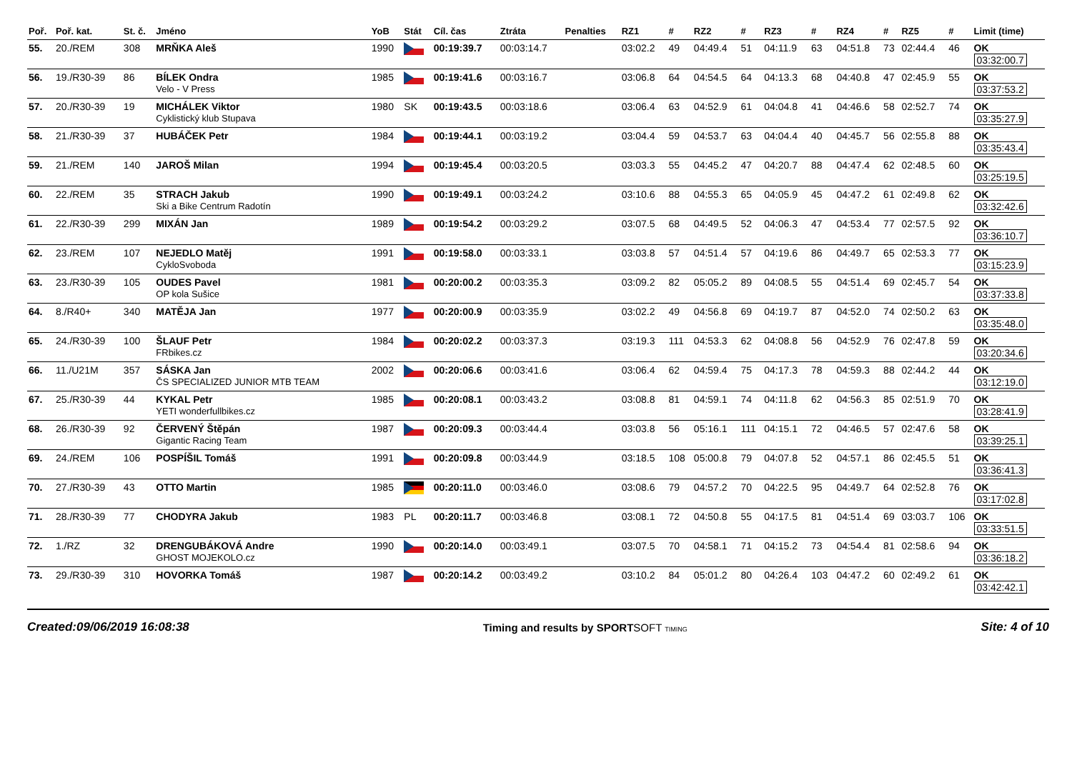| Poř. | Poř. kat. | St. č. | Jméno | YoB | Stát | Cíl. čas | Ztráta | Penalties | RZ1 | # | RZ2 | # | RZ3 | # | RZ4 | # | RZ5 | # | Limit (time) |
| --- | --- | --- | --- | --- | --- | --- | --- | --- | --- | --- | --- | --- | --- | --- | --- | --- | --- | --- | --- |
| 55. | 20./REM | 308 | MRŇKA Aleš | 1990 | | 00:19:39.7 | 00:03:14.7 | | 03:02.2 | 49 | 04:49.4 | 51 | 04:11.9 | 63 | 04:51.8 | 73 | 02:44.4 | 46 | OK 03:32:00.7 |
| 56. | 19./R30-39 | 86 | BÍLEK Ondra Velo - V Press | 1985 | | 00:19:41.6 | 00:03:16.7 | | 03:06.8 | 64 | 04:54.5 | 64 | 04:13.3 | 68 | 04:40.8 | 47 | 02:45.9 | 55 | OK 03:37:53.2 |
| 57. | 20./R30-39 | 19 | MICHÁLEK Viktor Cyklistický klub Stupava | 1980 | SK | 00:19:43.5 | 00:03:18.6 | | 03:06.4 | 63 | 04:52.9 | 61 | 04:04.8 | 41 | 04:46.6 | 58 | 02:52.7 | 74 | OK 03:35:27.9 |
| 58. | 21./R30-39 | 37 | HUBÁČEK Petr | 1984 | | 00:19:44.1 | 00:03:19.2 | | 03:04.4 | 59 | 04:53.7 | 63 | 04:04.4 | 40 | 04:45.7 | 56 | 02:55.8 | 88 | OK 03:35:43.4 |
| 59. | 21./REM | 140 | JAROŠ Milan | 1994 | | 00:19:45.4 | 00:03:20.5 | | 03:03.3 | 55 | 04:45.2 | 47 | 04:20.7 | 88 | 04:47.4 | 62 | 02:48.5 | 60 | OK 03:25:19.5 |
| 60. | 22./REM | 35 | STRACH Jakub Ski a Bike Centrum Radotín | 1990 | | 00:19:49.1 | 00:03:24.2 | | 03:10.6 | 88 | 04:55.3 | 65 | 04:05.9 | 45 | 04:47.2 | 61 | 02:49.8 | 62 | OK 03:32:42.6 |
| 61. | 22./R30-39 | 299 | MIXÁN Jan | 1989 | | 00:19:54.2 | 00:03:29.2 | | 03:07.5 | 68 | 04:49.5 | 52 | 04:06.3 | 47 | 04:53.4 | 77 | 02:57.5 | 92 | OK 03:36:10.7 |
| 62. | 23./REM | 107 | NEJEDLO Matěj CykloSvoboda | 1991 | | 00:19:58.0 | 00:03:33.1 | | 03:03.8 | 57 | 04:51.4 | 57 | 04:19.6 | 86 | 04:49.7 | 65 | 02:53.3 | 77 | OK 03:15:23.9 |
| 63. | 23./R30-39 | 105 | OUDES Pavel OP kola Sušice | 1981 | | 00:20:00.2 | 00:03:35.3 | | 03:09.2 | 82 | 05:05.2 | 89 | 04:08.5 | 55 | 04:51.4 | 69 | 02:45.7 | 54 | OK 03:37:33.8 |
| 64. | 8./R40+ | 340 | MATĚJA Jan | 1977 | | 00:20:00.9 | 00:03:35.9 | | 03:02.2 | 49 | 04:56.8 | 69 | 04:19.7 | 87 | 04:52.0 | 74 | 02:50.2 | 63 | OK 03:35:48.0 |
| 65. | 24./R30-39 | 100 | ŠLAUF Petr FRbikes.cz | 1984 | | 00:20:02.2 | 00:03:37.3 | | 03:19.3 | 111 | 04:53.3 | 62 | 04:08.8 | 56 | 04:52.9 | 76 | 02:47.8 | 59 | OK 03:20:34.6 |
| 66. | 11./U21M | 357 | SÁSKA Jan ČS SPECIALIZED JUNIOR MTB TEAM | 2002 | | 00:20:06.6 | 00:03:41.6 | | 03:06.4 | 62 | 04:59.4 | 75 | 04:17.3 | 78 | 04:59.3 | 88 | 02:44.2 | 44 | OK 03:12:19.0 |
| 67. | 25./R30-39 | 44 | KYKAL Petr YETI wonderfullbikes.cz | 1985 | | 00:20:08.1 | 00:03:43.2 | | 03:08.8 | 81 | 04:59.1 | 74 | 04:11.8 | 62 | 04:56.3 | 85 | 02:51.9 | 70 | OK 03:28:41.9 |
| 68. | 26./R30-39 | 92 | ČERVENÝ Štěpán Gigantic Racing Team | 1987 | | 00:20:09.3 | 00:03:44.4 | | 03:03.8 | 56 | 05:16.1 | 111 | 04:15.1 | 72 | 04:46.5 | 57 | 02:47.6 | 58 | OK 03:39:25.1 |
| 69. | 24./REM | 106 | POSPÍŠIL Tomáš | 1991 | | 00:20:09.8 | 00:03:44.9 | | 03:18.5 | 108 | 05:00.8 | 79 | 04:07.8 | 52 | 04:57.1 | 86 | 02:45.5 | 51 | OK 03:36:41.3 |
| 70. | 27./R30-39 | 43 | OTTO Martin | 1985 | | 00:20:11.0 | 00:03:46.0 | | 03:08.6 | 79 | 04:57.2 | 70 | 04:22.5 | 95 | 04:49.7 | 64 | 02:52.8 | 76 | OK 03:17:02.8 |
| 71. | 28./R30-39 | 77 | CHODYRA Jakub | 1983 | PL | 00:20:11.7 | 00:03:46.8 | | 03:08.1 | 72 | 04:50.8 | 55 | 04:17.5 | 81 | 04:51.4 | 69 | 03:03.7 | 106 | OK 03:33:51.5 |
| 72. | 1./RZ | 32 | DRENGUBÁKOVÁ Andre GHOST MOJEKOLO.cz | 1990 | | 00:20:14.0 | 00:03:49.1 | | 03:07.5 | 70 | 04:58.1 | 71 | 04:15.2 | 73 | 04:54.4 | 81 | 02:58.6 | 94 | OK 03:36:18.2 |
| 73. | 29./R30-39 | 310 | HOVORKA Tomáš | 1987 | | 00:20:14.2 | 00:03:49.2 | | 03:10.2 | 84 | 05:01.2 | 80 | 04:26.4 | 103 | 04:47.2 | 60 | 02:49.2 | 61 | OK 03:42:42.1 |
Created:09/06/2019 16:08:38 Timing and results by SPORTSOFT TIMING Site: 4 of 10